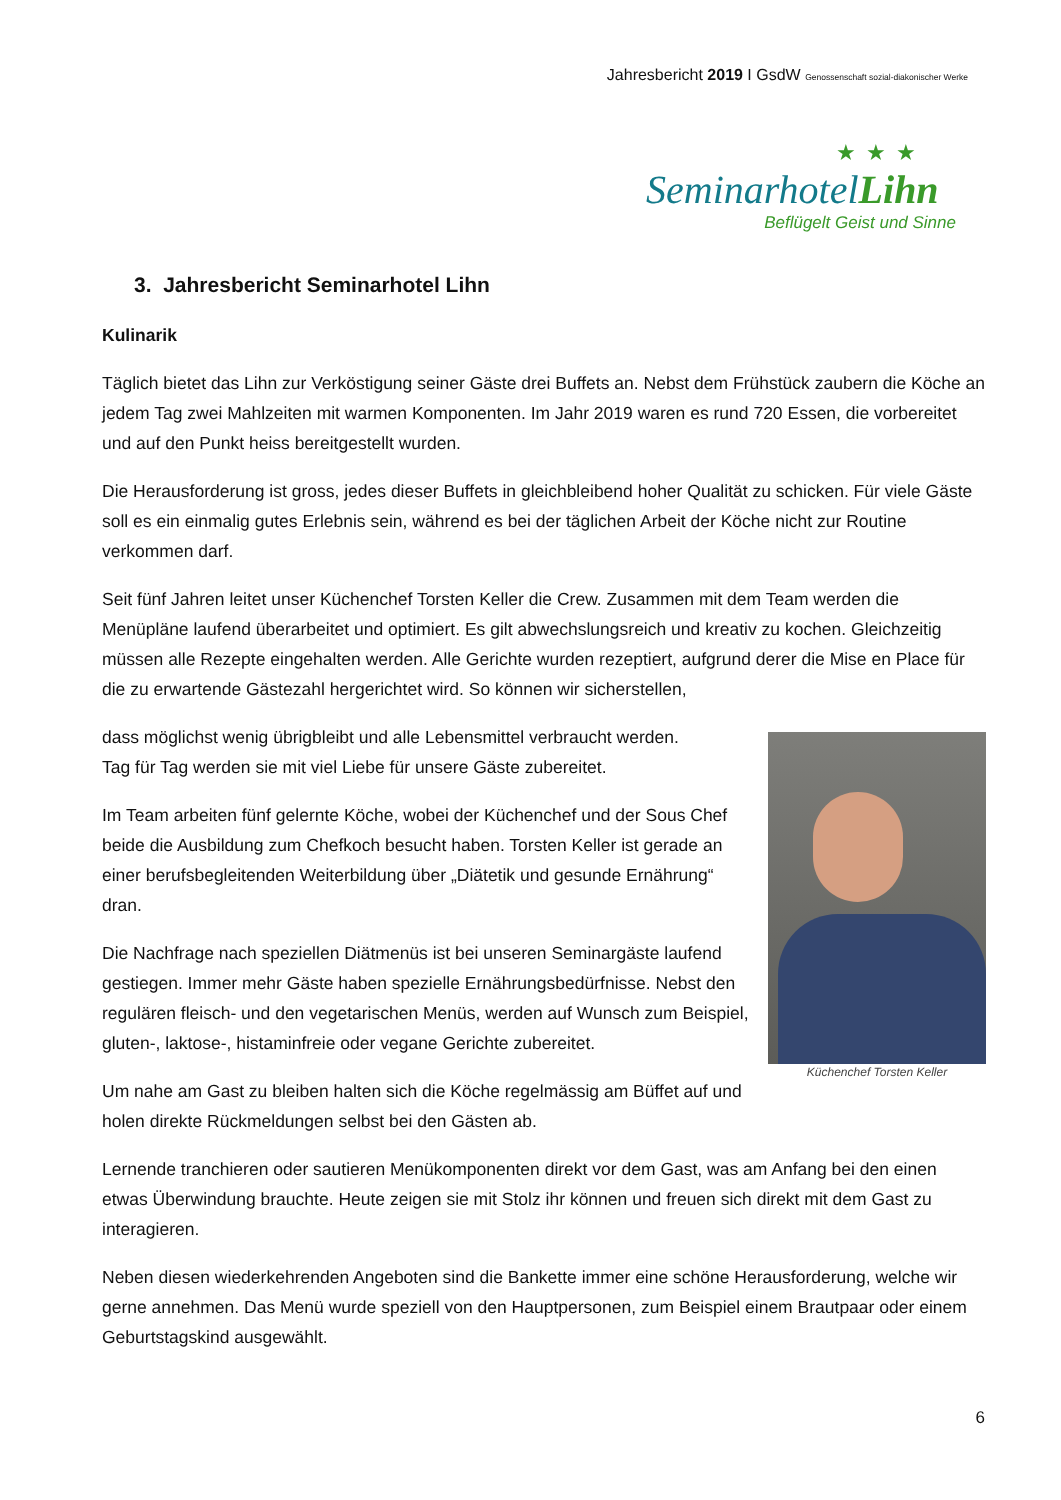Jahresbericht 2019 I GsdW Genossenschaft sozial-diakonischer Werke
★★★
SeminarhotelLihn
Beflügelt Geist und Sinne
3. Jahresbericht Seminarhotel Lihn
Kulinarik
Täglich bietet das Lihn zur Verköstigung seiner Gäste drei Buffets an. Nebst dem Frühstück zaubern die Köche an jedem Tag zwei Mahlzeiten mit warmen Komponenten. Im Jahr 2019 waren es rund 720 Essen, die vorbereitet und auf den Punkt heiss bereitgestellt wurden.
Die Herausforderung ist gross, jedes dieser Buffets in gleichbleibend hoher Qualität zu schicken. Für viele Gäste soll es ein einmalig gutes Erlebnis sein, während es bei der täglichen Arbeit der Köche nicht zur Routine verkommen darf.
Seit fünf Jahren leitet unser Küchenchef Torsten Keller die Crew. Zusammen mit dem Team werden die Menüpläne laufend überarbeitet und optimiert. Es gilt abwechslungsreich und kreativ zu kochen. Gleichzeitig müssen alle Rezepte eingehalten werden. Alle Gerichte wurden rezeptiert, aufgrund derer die Mise en Place für die zu erwartende Gästezahl hergerichtet wird. So können wir sicherstellen,
Küchenchef Torsten Keller
dass möglichst wenig übrigbleibt und alle Lebensmittel verbraucht werden.
Tag für Tag werden sie mit viel Liebe für unsere Gäste zubereitet.
Im Team arbeiten fünf gelernte Köche, wobei der Küchenchef und der Sous Chef beide die Ausbildung zum Chefkoch besucht haben. Torsten Keller ist gerade an einer berufsbegleitenden Weiterbildung über „Diätetik und gesunde Ernährung“ dran.
Die Nachfrage nach speziellen Diätmenüs ist bei unseren Seminargäste laufend gestiegen. Immer mehr Gäste haben spezielle Ernährungsbedürfnisse. Nebst den regulären fleisch- und den vegetarischen Menüs, werden auf Wunsch zum Beispiel, gluten-, laktose-, histaminfreie oder vegane Gerichte zubereitet.
Um nahe am Gast zu bleiben halten sich die Köche regelmässig am Büffet auf und holen direkte Rückmeldungen selbst bei den Gästen ab.
Lernende tranchieren oder sautieren Menükomponenten direkt vor dem Gast, was am Anfang bei den einen etwas Überwindung brauchte. Heute zeigen sie mit Stolz ihr können und freuen sich direkt mit dem Gast zu interagieren.
Neben diesen wiederkehrenden Angeboten sind die Bankette immer eine schöne Herausforderung, welche wir gerne annehmen. Das Menü wurde speziell von den Hauptpersonen, zum Beispiel einem Brautpaar oder einem Geburtstagskind ausgewählt.
6